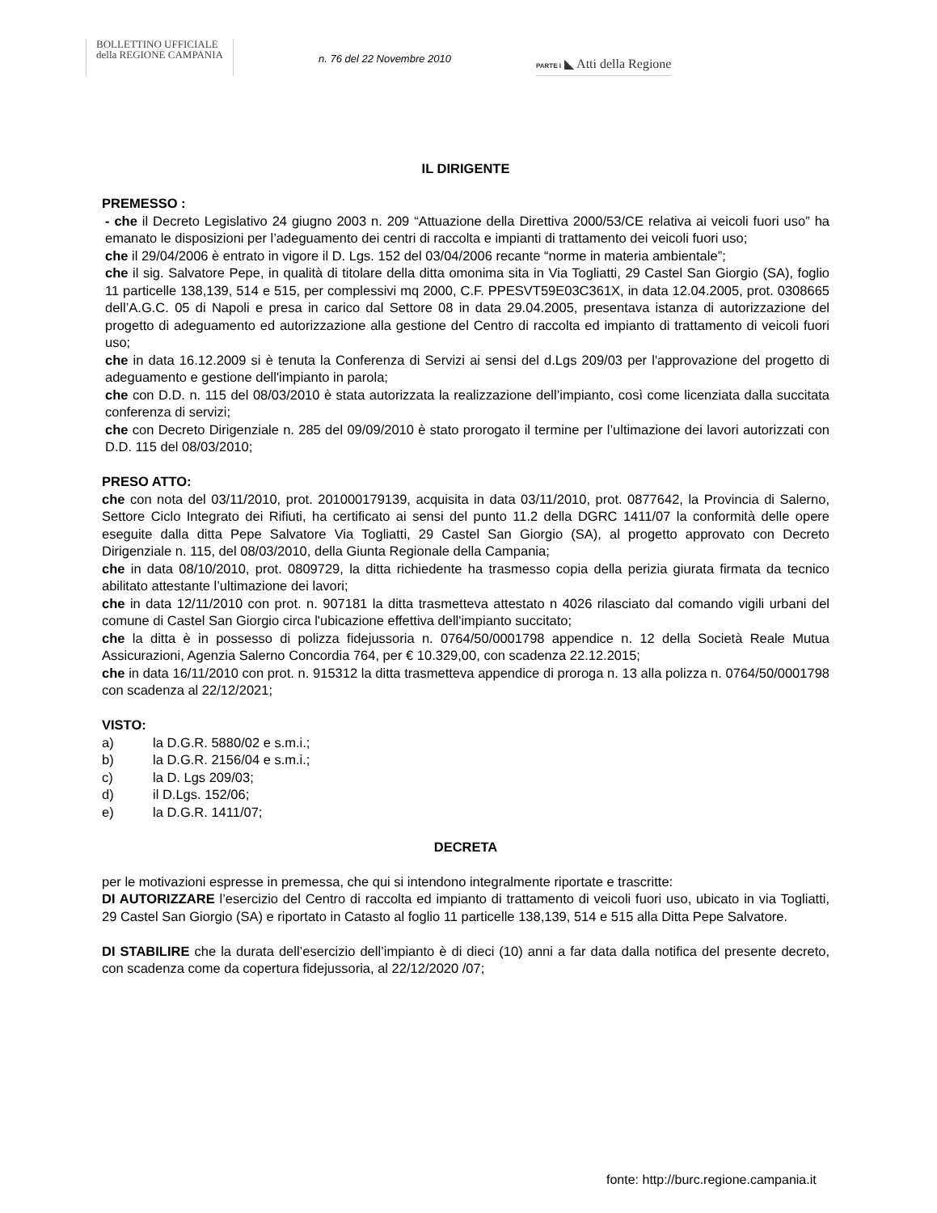BOLLETTINO UFFICIALE
della REGIONE CAMPANIA
n. 76 del 22 Novembre 2010
PARTE I ◣ Atti della Regione
IL DIRIGENTE
PREMESSO :
- che il Decreto Legislativo 24 giugno 2003 n. 209 “Attuazione della Direttiva 2000/53/CE relativa ai veicoli fuori uso” ha emanato le disposizioni per l’adeguamento dei centri di raccolta e impianti di trattamento dei veicoli fuori uso;
che il 29/04/2006 è entrato in vigore il D. Lgs. 152 del 03/04/2006 recante “norme in materia ambientale”;
che il sig. Salvatore Pepe, in qualità di titolare della ditta omonima sita in Via Togliatti, 29 Castel San Giorgio (SA), foglio 11 particelle 138,139, 514 e 515, per complessivi mq 2000, C.F. PPESVT59E03C361X, in data 12.04.2005, prot. 0308665 dell’A.G.C. 05 di Napoli e presa in carico dal Settore 08 in data 29.04.2005, presentava istanza di autorizzazione del progetto di adeguamento ed autorizzazione alla gestione del Centro di raccolta ed impianto di trattamento di veicoli fuori uso;
che in data 16.12.2009 si è tenuta la Conferenza di Servizi ai sensi del d.Lgs 209/03 per l'approvazione del progetto di adeguamento e gestione dell'impianto in parola;
che con D.D. n. 115 del 08/03/2010 è stata autorizzata la realizzazione dell’impianto, così come licenziata dalla succitata conferenza di servizi;
che con Decreto Dirigenziale n. 285 del 09/09/2010 è stato prorogato il termine per l’ultimazione dei lavori autorizzati con D.D. 115 del 08/03/2010;
PRESO ATTO:
che con nota del 03/11/2010, prot. 201000179139, acquisita in data 03/11/2010, prot. 0877642, la Provincia di Salerno, Settore Ciclo Integrato dei Rifiuti, ha certificato ai sensi del punto 11.2 della DGRC 1411/07 la conformità delle opere eseguite dalla ditta Pepe Salvatore Via Togliatti, 29 Castel San Giorgio (SA), al progetto approvato con Decreto Dirigenziale n. 115, del 08/03/2010, della Giunta Regionale della Campania;
che in data 08/10/2010, prot. 0809729, la ditta richiedente ha trasmesso copia della perizia giurata firmata da tecnico abilitato attestante l’ultimazione dei lavori;
che in data 12/11/2010 con prot. n. 907181 la ditta trasmetteva attestato n 4026 rilasciato dal comando vigili urbani del comune di Castel San Giorgio circa l'ubicazione effettiva dell'impianto succitato;
che la ditta è in possesso di polizza fidejussoria n. 0764/50/0001798 appendice n. 12 della Società Reale Mutua Assicurazioni, Agenzia Salerno Concordia 764, per € 10.329,00, con scadenza 22.12.2015;
che in data 16/11/2010 con prot. n. 915312 la ditta trasmetteva appendice di proroga n. 13 alla polizza n. 0764/50/0001798 con scadenza al 22/12/2021;
VISTO:
a) la D.G.R. 5880/02 e s.m.i.;
b) la D.G.R. 2156/04 e s.m.i.;
c) la D. Lgs 209/03;
d) il D.Lgs. 152/06;
e) la D.G.R. 1411/07;
DECRETA
per le motivazioni espresse in premessa, che qui si intendono integralmente riportate e trascritte:
DI AUTORIZZARE l’esercizio del Centro di raccolta ed impianto di trattamento di veicoli fuori uso, ubicato in via Togliatti, 29 Castel San Giorgio (SA) e riportato in Catasto al foglio 11 particelle 138,139, 514 e 515 alla Ditta Pepe Salvatore.
DI STABILIRE che la durata dell’esercizio dell’impianto è di dieci (10) anni a far data dalla notifica del presente decreto, con scadenza come da copertura fidejussoria, al 22/12/2020 /07;
fonte: http://burc.regione.campania.it